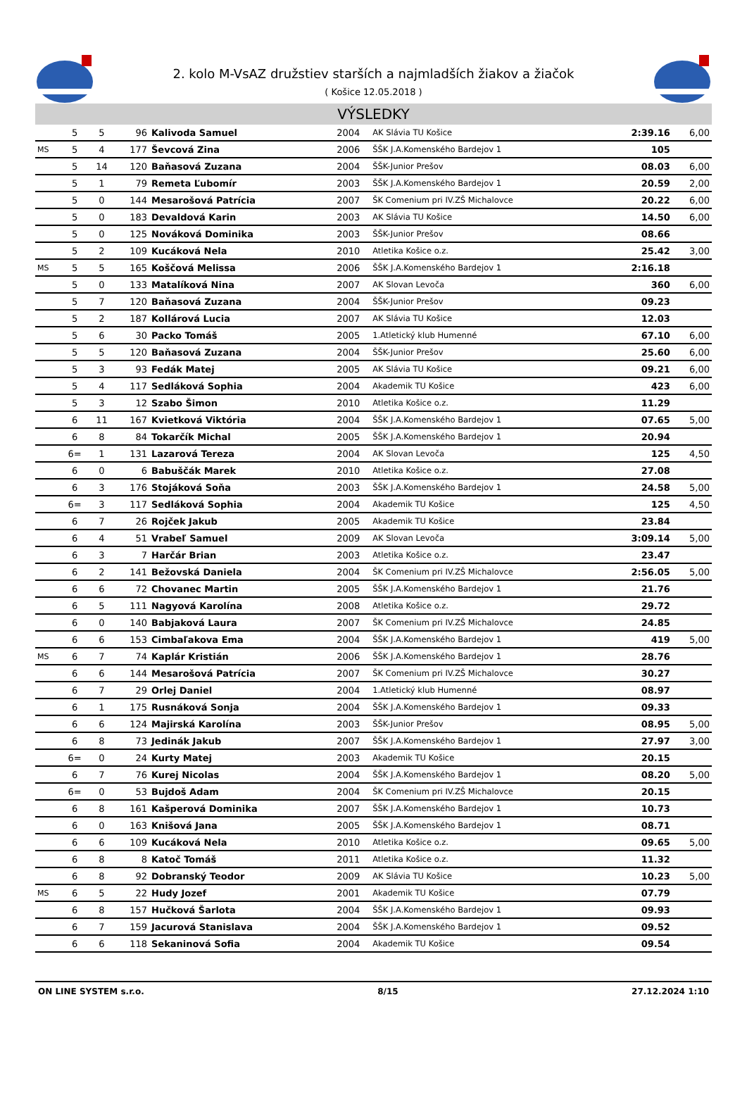2. kolo M-VsAZ družstiev starších a najmladších žiakov a žiačok
( Košice 12.05.2018 )
VÝSLEDKY
| | 5 | 5 | 96 | Kalivoda Samuel | 2004 | AK Slávia TU Košice | 2:39.16 | 6,00 |
| MS | 5 | 4 | 177 | Ševcová Zina | 2006 | ŠŠK J.A.Komenského Bardejov 1 | 105 | |
| | 5 | 14 | 120 | Baňasová Zuzana | 2004 | ŠŠK-Junior Prešov | 08.03 | 6,00 |
| | 5 | 1 | 79 | Remeta Ľubomír | 2003 | ŠŠK J.A.Komenského Bardejov 1 | 20.59 | 2,00 |
| | 5 | 0 | 144 | Mesarošová Patrícia | 2007 | ŠK Comenium pri IV.ZŠ Michalovce | 20.22 | 6,00 |
| | 5 | 0 | 183 | Devaldová Karin | 2003 | AK Slávia TU Košice | 14.50 | 6,00 |
| | 5 | 0 | 125 | Nováková Dominika | 2003 | ŠŠK-Junior Prešov | 08.66 | |
| | 5 | 2 | 109 | Kucáková Nela | 2010 | Atletika Košice o.z. | 25.42 | 3,00 |
| MS | 5 | 5 | 165 | Koščová Melissa | 2006 | ŠŠK J.A.Komenského Bardejov 1 | 2:16.18 | |
| | 5 | 0 | 133 | Matalíková Nina | 2007 | AK Slovan Levoča | 360 | 6,00 |
| | 5 | 7 | 120 | Baňasová Zuzana | 2004 | ŠŠK-Junior Prešov | 09.23 | |
| | 5 | 2 | 187 | Kollárová Lucia | 2007 | AK Slávia TU Košice | 12.03 | |
| | 5 | 6 | 30 | Packo Tomáš | 2005 | 1.Atletický klub Humenné | 67.10 | 6,00 |
| | 5 | 5 | 120 | Baňasová Zuzana | 2004 | ŠŠK-Junior Prešov | 25.60 | 6,00 |
| | 5 | 3 | 93 | Fedák Matej | 2005 | AK Slávia TU Košice | 09.21 | 6,00 |
| | 5 | 4 | 117 | Sedláková Sophia | 2004 | Akademik TU Košice | 423 | 6,00 |
| | 5 | 3 | 12 | Szabo Šimon | 2010 | Atletika Košice o.z. | 11.29 | |
| | 6 | 11 | 167 | Kvietková Viktória | 2004 | ŠŠK J.A.Komenského Bardejov 1 | 07.65 | 5,00 |
| | 6 | 8 | 84 | Tokarčík Michal | 2005 | ŠŠK J.A.Komenského Bardejov 1 | 20.94 | |
| | 6= | 1 | 131 | Lazarová Tereza | 2004 | AK Slovan Levoča | 125 | 4,50 |
| | 6 | 0 | 6 | Babuščák Marek | 2010 | Atletika Košice o.z. | 27.08 | |
| | 6 | 3 | 176 | Stojáková Soňa | 2003 | ŠŠK J.A.Komenského Bardejov 1 | 24.58 | 5,00 |
| | 6= | 3 | 117 | Sedláková Sophia | 2004 | Akademik TU Košice | 125 | 4,50 |
| | 6 | 7 | 26 | Rojček Jakub | 2005 | Akademik TU Košice | 23.84 | |
| | 6 | 4 | 51 | Vrabeľ Samuel | 2009 | AK Slovan Levoča | 3:09.14 | 5,00 |
| | 6 | 3 | 7 | Harčár Brian | 2003 | Atletika Košice o.z. | 23.47 | |
| | 6 | 2 | 141 | Bežovská Daniela | 2004 | ŠK Comenium pri IV.ZŠ Michalovce | 2:56.05 | 5,00 |
| | 6 | 6 | 72 | Chovanec Martin | 2005 | ŠŠK J.A.Komenského Bardejov 1 | 21.76 | |
| | 6 | 5 | 111 | Nagyová Karolína | 2008 | Atletika Košice o.z. | 29.72 | |
| | 6 | 0 | 140 | Babjaková Laura | 2007 | ŠK Comenium pri IV.ZŠ Michalovce | 24.85 | |
| | 6 | 6 | 153 | Cimbaľakova Ema | 2004 | ŠŠK J.A.Komenského Bardejov 1 | 419 | 5,00 |
| MS | 6 | 7 | 74 | Kaplár Kristián | 2006 | ŠŠK J.A.Komenského Bardejov 1 | 28.76 | |
| | 6 | 6 | 144 | Mesarošová Patrícia | 2007 | ŠK Comenium pri IV.ZŠ Michalovce | 30.27 | |
| | 6 | 7 | 29 | Orlej Daniel | 2004 | 1.Atletický klub Humenné | 08.97 | |
| | 6 | 1 | 175 | Rusnáková Sonja | 2004 | ŠŠK J.A.Komenského Bardejov 1 | 09.33 | |
| | 6 | 6 | 124 | Majirská Karolína | 2003 | ŠŠK-Junior Prešov | 08.95 | 5,00 |
| | 6 | 8 | 73 | Jedinák Jakub | 2007 | ŠŠK J.A.Komenského Bardejov 1 | 27.97 | 3,00 |
| | 6= | 0 | 24 | Kurty Matej | 2003 | Akademik TU Košice | 20.15 | |
| | 6 | 7 | 76 | Kurej Nicolas | 2004 | ŠŠK J.A.Komenského Bardejov 1 | 08.20 | 5,00 |
| | 6= | 0 | 53 | Bujdoš Adam | 2004 | ŠK Comenium pri IV.ZŠ Michalovce | 20.15 | |
| | 6 | 8 | 161 | Kašperová Dominika | 2007 | ŠŠK J.A.Komenského Bardejov 1 | 10.73 | |
| | 6 | 0 | 163 | Knišová Jana | 2005 | ŠŠK J.A.Komenského Bardejov 1 | 08.71 | |
| | 6 | 6 | 109 | Kucáková Nela | 2010 | Atletika Košice o.z. | 09.65 | 5,00 |
| | 6 | 8 | 8 | Katoč Tomáš | 2011 | Atletika Košice o.z. | 11.32 | |
| | 6 | 8 | 92 | Dobranský Teodor | 2009 | AK Slávia TU Košice | 10.23 | 5,00 |
| MS | 6 | 5 | 22 | Hudy Jozef | 2001 | Akademik TU Košice | 07.79 | |
| | 6 | 8 | 157 | Hučková Šarlota | 2004 | ŠŠK J.A.Komenského Bardejov 1 | 09.93 | |
| | 6 | 7 | 159 | Jacurová Stanislava | 2004 | ŠŠK J.A.Komenského Bardejov 1 | 09.52 | |
| | 6 | 6 | 118 | Sekaninová Sofia | 2004 | Akademik TU Košice | 09.54 | |
ON LINE SYSTEM s.r.o. 8/15 27.12.2024 1:10